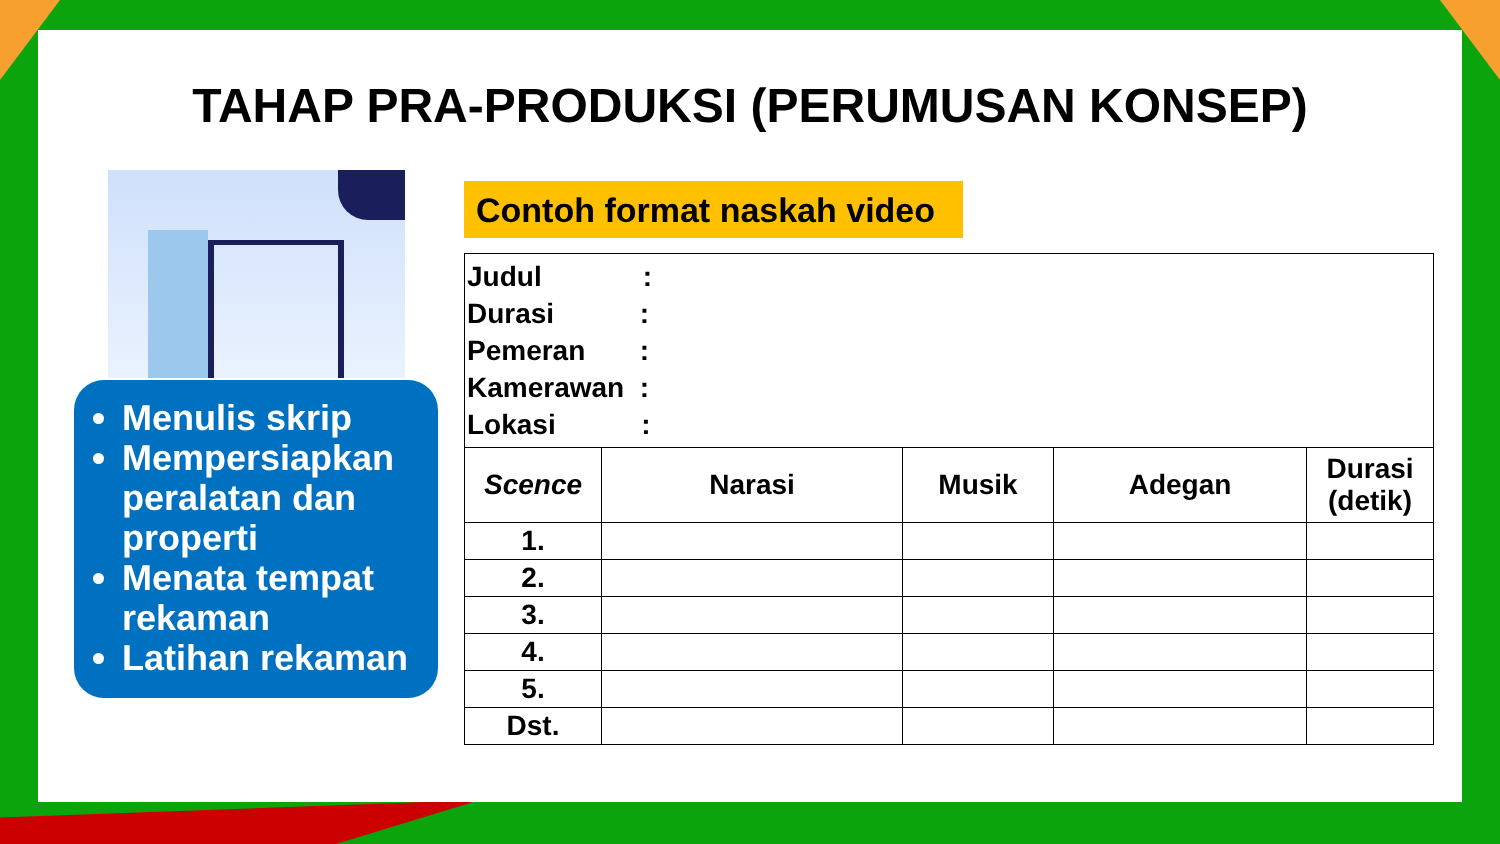TAHAP PRA-PRODUKSI (PERUMUSAN KONSEP)
Menulis skrip
Mempersiapkan peralatan dan properti
Menata tempat rekaman
Latihan rekaman
Contoh format naskah video
| Judul : Durasi : Pemeran : Kamerawan : Lokasi : | | | | |
| Scence | Narasi | Musik | Adegan | Durasi (detik) |
| 1. | | | | |
| 2. | | | | |
| 3. | | | | |
| 4. | | | | |
| 5. | | | | |
| Dst. | | | | |